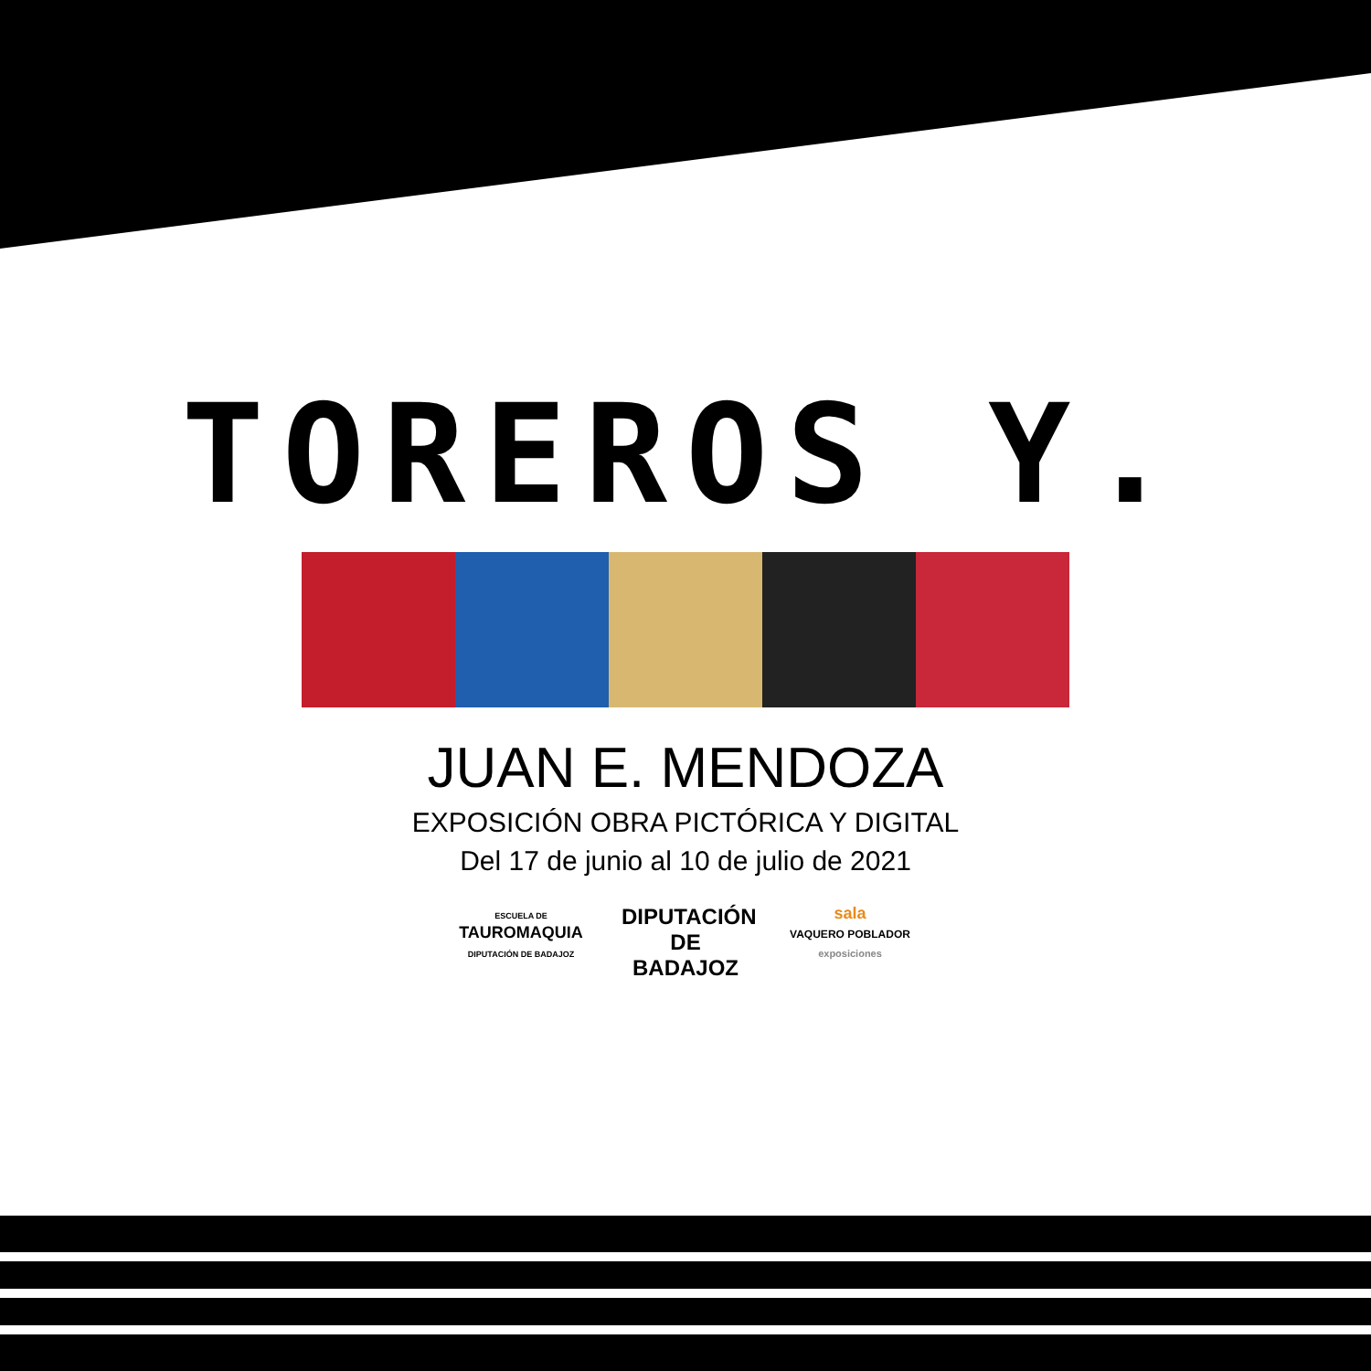TOREROS Y.
JUAN E. MENDOZA
EXPOSICIÓN OBRA PICTÓRICA Y DIGITAL
Del 17 de junio al 10 de julio de 2021
ESCUELA DE
TAUROMAQUIA
DIPUTACIÓN DE BADAJOZ
DIPUTACIÓN
DE BADAJOZ
sala
VAQUERO POBLADOR
exposiciones